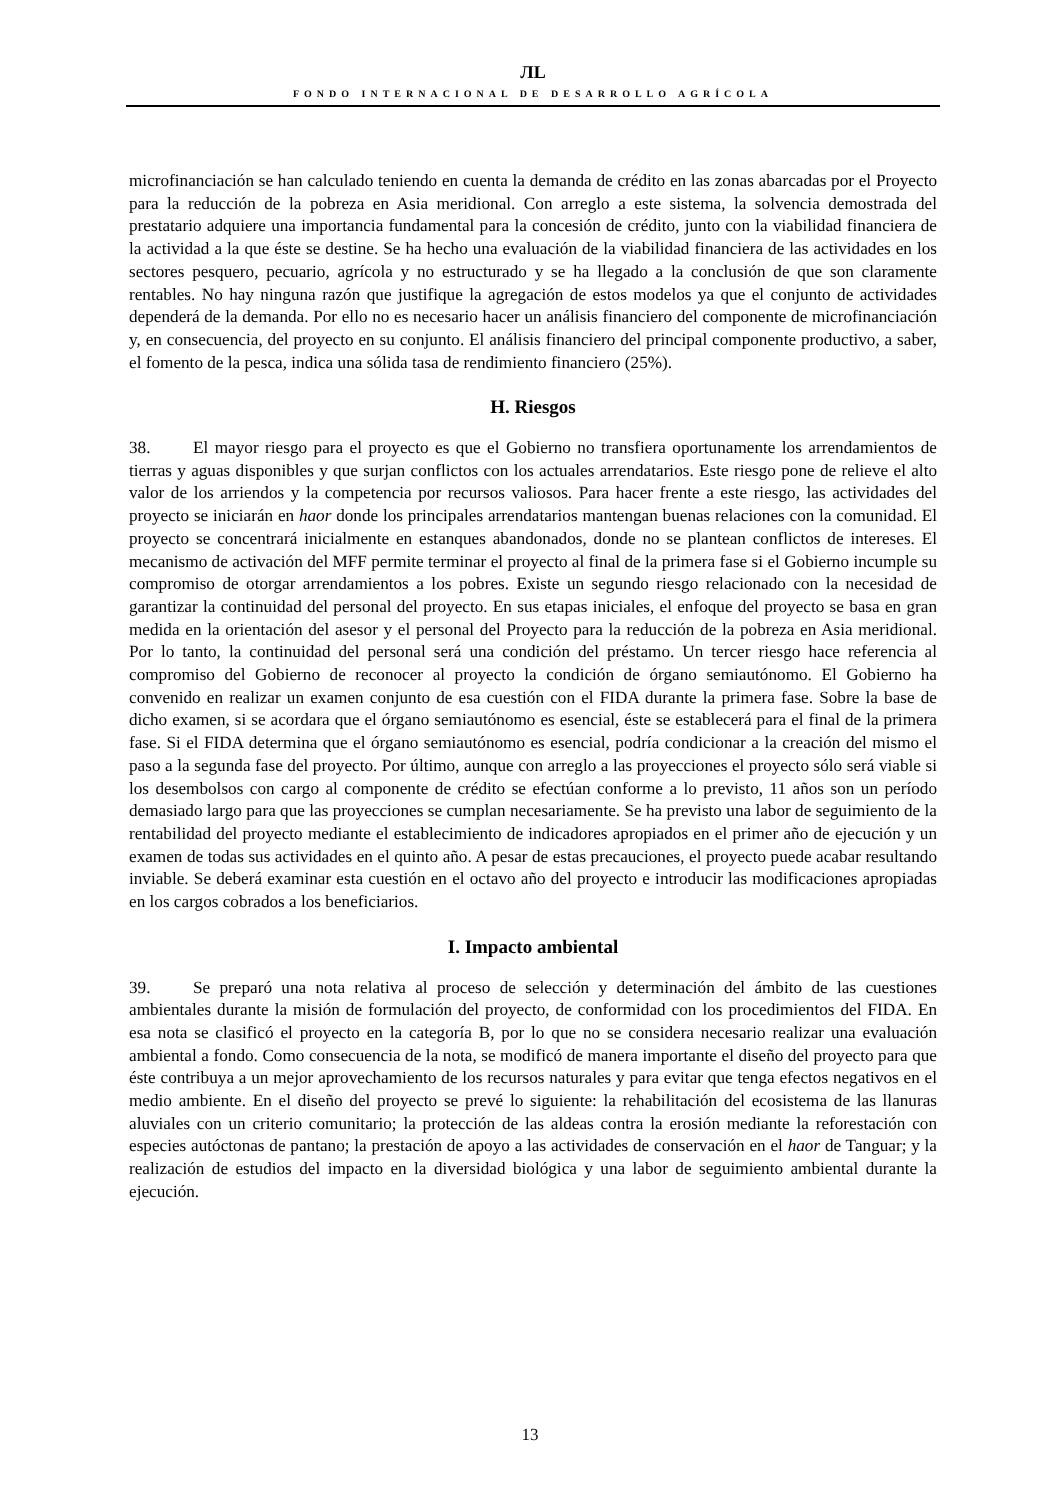ЛL
FONDO INTERNACIONAL DE DESARROLLO AGRÍCOLA
microfinanciación se han calculado teniendo en cuenta la demanda de crédito en las zonas abarcadas por el Proyecto para la reducción de la pobreza en Asia meridional. Con arreglo a este sistema, la solvencia demostrada del prestatario adquiere una importancia fundamental para la concesión de crédito, junto con la viabilidad financiera de la actividad a la que éste se destine. Se ha hecho una evaluación de la viabilidad financiera de las actividades en los sectores pesquero, pecuario, agrícola y no estructurado y se ha llegado a la conclusión de que son claramente rentables. No hay ninguna razón que justifique la agregación de estos modelos ya que el conjunto de actividades dependerá de la demanda. Por ello no es necesario hacer un análisis financiero del componente de microfinanciación y, en consecuencia, del proyecto en su conjunto. El análisis financiero del principal componente productivo, a saber, el fomento de la pesca, indica una sólida tasa de rendimiento financiero (25%).
H. Riesgos
38. El mayor riesgo para el proyecto es que el Gobierno no transfiera oportunamente los arrendamientos de tierras y aguas disponibles y que surjan conflictos con los actuales arrendatarios. Este riesgo pone de relieve el alto valor de los arriendos y la competencia por recursos valiosos. Para hacer frente a este riesgo, las actividades del proyecto se iniciarán en haor donde los principales arrendatarios mantengan buenas relaciones con la comunidad. El proyecto se concentrará inicialmente en estanques abandonados, donde no se plantean conflictos de intereses. El mecanismo de activación del MFF permite terminar el proyecto al final de la primera fase si el Gobierno incumple su compromiso de otorgar arrendamientos a los pobres. Existe un segundo riesgo relacionado con la necesidad de garantizar la continuidad del personal del proyecto. En sus etapas iniciales, el enfoque del proyecto se basa en gran medida en la orientación del asesor y el personal del Proyecto para la reducción de la pobreza en Asia meridional. Por lo tanto, la continuidad del personal será una condición del préstamo. Un tercer riesgo hace referencia al compromiso del Gobierno de reconocer al proyecto la condición de órgano semiautónomo. El Gobierno ha convenido en realizar un examen conjunto de esa cuestión con el FIDA durante la primera fase. Sobre la base de dicho examen, si se acordara que el órgano semiautónomo es esencial, éste se establecerá para el final de la primera fase. Si el FIDA determina que el órgano semiautónomo es esencial, podría condicionar a la creación del mismo el paso a la segunda fase del proyecto. Por último, aunque con arreglo a las proyecciones el proyecto sólo será viable si los desembolsos con cargo al componente de crédito se efectúan conforme a lo previsto, 11 años son un período demasiado largo para que las proyecciones se cumplan necesariamente. Se ha previsto una labor de seguimiento de la rentabilidad del proyecto mediante el establecimiento de indicadores apropiados en el primer año de ejecución y un examen de todas sus actividades en el quinto año. A pesar de estas precauciones, el proyecto puede acabar resultando inviable. Se deberá examinar esta cuestión en el octavo año del proyecto e introducir las modificaciones apropiadas en los cargos cobrados a los beneficiarios.
I. Impacto ambiental
39. Se preparó una nota relativa al proceso de selección y determinación del ámbito de las cuestiones ambientales durante la misión de formulación del proyecto, de conformidad con los procedimientos del FIDA. En esa nota se clasificó el proyecto en la categoría B, por lo que no se considera necesario realizar una evaluación ambiental a fondo. Como consecuencia de la nota, se modificó de manera importante el diseño del proyecto para que éste contribuya a un mejor aprovechamiento de los recursos naturales y para evitar que tenga efectos negativos en el medio ambiente. En el diseño del proyecto se prevé lo siguiente: la rehabilitación del ecosistema de las llanuras aluviales con un criterio comunitario; la protección de las aldeas contra la erosión mediante la reforestación con especies autóctonas de pantano; la prestación de apoyo a las actividades de conservación en el haor de Tanguar; y la realización de estudios del impacto en la diversidad biológica y una labor de seguimiento ambiental durante la ejecución.
13